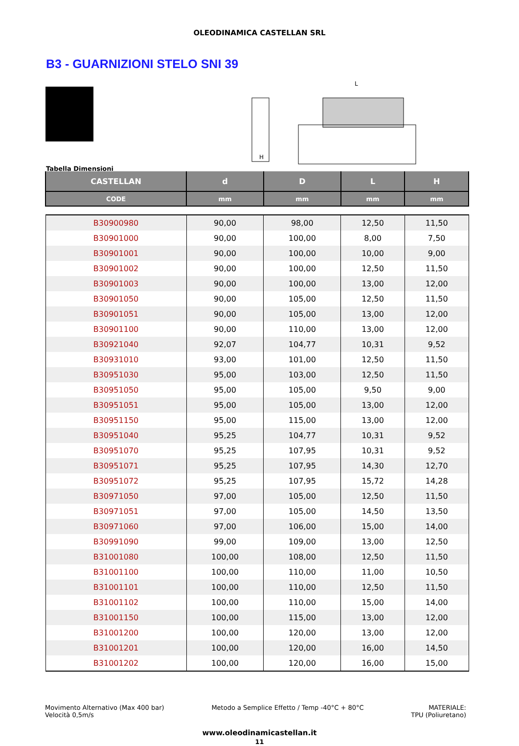OLEODINAMICA CASTELLAN SRL
B3 - GUARNIZIONI STELO SNI 39
H
L
Tabella Dimensioni
| CASTELLAN | d | D | L | H |
| --- | --- | --- | --- | --- |
| CODE | mm | mm | mm | mm |
| B30900980 | 90,00 | 98,00 | 12,50 | 11,50 |
| B30901000 | 90,00 | 100,00 | 8,00 | 7,50 |
| B30901001 | 90,00 | 100,00 | 10,00 | 9,00 |
| B30901002 | 90,00 | 100,00 | 12,50 | 11,50 |
| B30901003 | 90,00 | 100,00 | 13,00 | 12,00 |
| B30901050 | 90,00 | 105,00 | 12,50 | 11,50 |
| B30901051 | 90,00 | 105,00 | 13,00 | 12,00 |
| B30901100 | 90,00 | 110,00 | 13,00 | 12,00 |
| B30921040 | 92,07 | 104,77 | 10,31 | 9,52 |
| B30931010 | 93,00 | 101,00 | 12,50 | 11,50 |
| B30951030 | 95,00 | 103,00 | 12,50 | 11,50 |
| B30951050 | 95,00 | 105,00 | 9,50 | 9,00 |
| B30951051 | 95,00 | 105,00 | 13,00 | 12,00 |
| B30951150 | 95,00 | 115,00 | 13,00 | 12,00 |
| B30951040 | 95,25 | 104,77 | 10,31 | 9,52 |
| B30951070 | 95,25 | 107,95 | 10,31 | 9,52 |
| B30951071 | 95,25 | 107,95 | 14,30 | 12,70 |
| B30951072 | 95,25 | 107,95 | 15,72 | 14,28 |
| B30971050 | 97,00 | 105,00 | 12,50 | 11,50 |
| B30971051 | 97,00 | 105,00 | 14,50 | 13,50 |
| B30971060 | 97,00 | 106,00 | 15,00 | 14,00 |
| B30991090 | 99,00 | 109,00 | 13,00 | 12,50 |
| B31001080 | 100,00 | 108,00 | 12,50 | 11,50 |
| B31001100 | 100,00 | 110,00 | 11,00 | 10,50 |
| B31001101 | 100,00 | 110,00 | 12,50 | 11,50 |
| B31001102 | 100,00 | 110,00 | 15,00 | 14,00 |
| B31001150 | 100,00 | 115,00 | 13,00 | 12,00 |
| B31001200 | 100,00 | 120,00 | 13,00 | 12,00 |
| B31001201 | 100,00 | 120,00 | 16,00 | 14,50 |
| B31001202 | 100,00 | 120,00 | 16,00 | 15,00 |
Movimento Alternativo (Max 400 bar)
Velocità 0,5m/s
Metodo a Semplice Effetto / Temp -40°C + 80°C
MATERIALE:
TPU (Poliuretano)
www.oleodinamicastellan.it
11